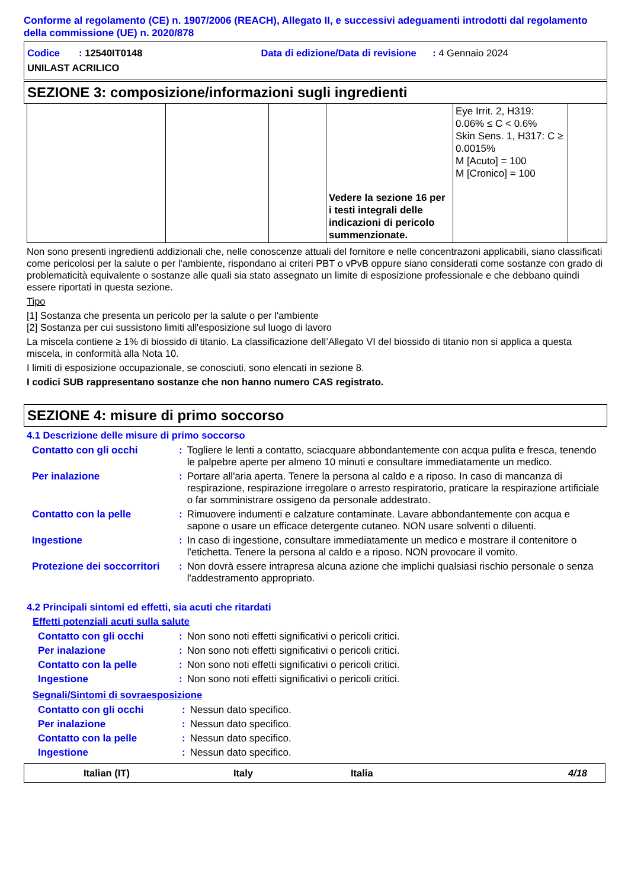Conforme al regolamento (CE) n. 1907/2006 (REACH), Allegato II, e successivi adeguamenti introdotti dal regolamento della commissione (UE) n. 2020/878
Codice : 12540IT0148 Data di edizione/Data di revisione : 4 Gennaio 2024
UNILAST ACRILICO
SEZIONE 3: composizione/informazioni sugli ingredienti
| | | | Vedere la sezione 16 per i testi integrali delle indicazioni di pericolo summenzionate. | Eye Irrit. 2, H319: 0.06% ≤ C < 0.6% Skin Sens. 1, H317: C ≥ 0.0015% M [Acuto] = 100 M [Cronico] = 100 | |
Non sono presenti ingredienti addizionali che, nelle conoscenze attuali del fornitore e nelle concentrazoni applicabili, siano classificati come pericolosi per la salute o per l'ambiente, rispondano ai criteri PBT o vPvB oppure siano considerati come sostanze con grado di problematicità equivalente o sostanze alle quali sia stato assegnato un limite di esposizione professionale e che debbano quindi essere riportati in questa sezione.
Tipo
[1] Sostanza che presenta un pericolo per la salute o per l'ambiente
[2] Sostanza per cui sussistono limiti all'esposizione sul luogo di lavoro
La miscela contiene ≥ 1% di biossido di titanio. La classificazione dell’Allegato VI del biossido di titanio non si applica a questa miscela, in conformità alla Nota 10.
I limiti di esposizione occupazionale, se conosciuti, sono elencati in sezione 8.
I codici SUB rappresentano sostanze che non hanno numero CAS registrato.
SEZIONE 4: misure di primo soccorso
4.1 Descrizione delle misure di primo soccorso
| Contatto con gli occhi | : | Togliere le lenti a contatto, sciacquare abbondantemente con acqua pulita e fresca, tenendo le palpebre aperte per almeno 10 minuti e consultare immediatamente un medico. |
| Per inalazione | : | Portare all'aria aperta. Tenere la persona al caldo e a riposo. In caso di mancanza di respirazione, respirazione irregolare o arresto respiratorio, praticare la respirazione artificiale o far somministrare ossigeno da personale addestrato. |
| Contatto con la pelle | : | Rimuovere indumenti e calzature contaminate. Lavare abbondantemente con acqua e sapone o usare un efficace detergente cutaneo. NON usare solventi o diluenti. |
| Ingestione | : | In caso di ingestione, consultare immediatamente un medico e mostrare il contenitore o l'etichetta. Tenere la persona al caldo e a riposo. NON provocare il vomito. |
| Protezione dei soccorritori | : | Non dovrà essere intrapresa alcuna azione che implichi qualsiasi rischio personale o senza l'addestramento appropriato. |
4.2 Principali sintomi ed effetti, sia acuti che ritardati
Effetti potenziali acuti sulla salute
| Contatto con gli occhi | : | Non sono noti effetti significativi o pericoli critici. |
| Per inalazione | : | Non sono noti effetti significativi o pericoli critici. |
| Contatto con la pelle | : | Non sono noti effetti significativi o pericoli critici. |
| Ingestione | : | Non sono noti effetti significativi o pericoli critici. |
Segnali/Sintomi di sovraesposizione
| Contatto con gli occhi | : | Nessun dato specifico. |
| Per inalazione | : | Nessun dato specifico. |
| Contatto con la pelle | : | Nessun dato specifico. |
| Ingestione | : | Nessun dato specifico. |
Italian (IT) Italy Italia 4/18